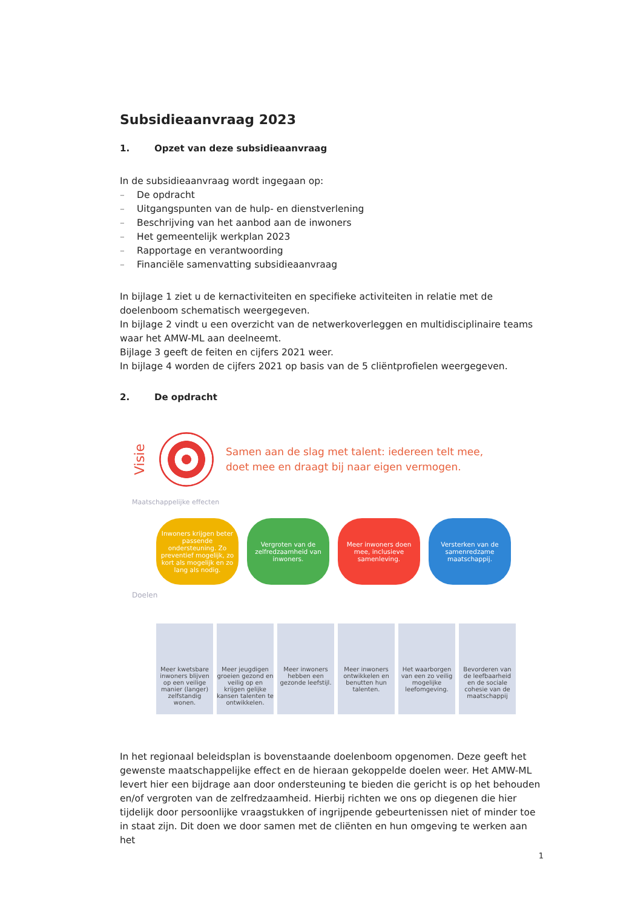Subsidieaanvraag 2023
1. Opzet van deze subsidieaanvraag
In de subsidieaanvraag wordt ingegaan op:
– De opdracht
– Uitgangspunten van de hulp- en dienstverlening
– Beschrijving van het aanbod aan de inwoners
– Het gemeentelijk werkplan 2023
– Rapportage en verantwoording
– Financiële samenvatting subsidieaanvraag
In bijlage 1 ziet u de kernactiviteiten en specifieke activiteiten in relatie met de doelenboom schematisch weergegeven.
In bijlage 2 vindt u een overzicht van de netwerkoverleggen en multidisciplinaire teams waar het AMW-ML aan deelneemt.
Bijlage 3 geeft de feiten en cijfers 2021 weer.
In bijlage 4 worden de cijfers 2021 op basis van de 5 cliëntprofielen weergegeven.
2. De opdracht
Visie
Samen aan de slag met talent: iedereen telt mee,
doet mee en draagt bij naar eigen vermogen.
Maatschappelijke effecten
Inwoners krijgen beter passende ondersteuning. Zo preventief mogelijk, zo kort als mogelijk en zo lang als nodig.
Vergroten van de zelfredzaamheid van inwoners.
Meer inwoners doen mee, inclusieve samenleving.
Versterken van de samenredzame maatschappij.
Doelen
Meer kwetsbare inwoners blijven op een veilige manier (langer) zelfstandig wonen.
Meer jeugdigen groeien gezond en veilig op en krijgen gelijke kansen talenten te ontwikkelen.
Meer inwoners hebben een gezonde leefstijl.
Meer inwoners ontwikkelen en benutten hun talenten.
Het waarborgen van een zo veilig mogelijke leefomgeving.
Bevorderen van de leefbaarheid en de sociale cohesie van de maatschappij
In het regionaal beleidsplan is bovenstaande doelenboom opgenomen. Deze geeft het gewenste maatschappelijke effect en de hieraan gekoppelde doelen weer. Het AMW-ML levert hier een bijdrage aan door ondersteuning te bieden die gericht is op het behouden en/of vergroten van de zelfredzaamheid. Hierbij richten we ons op diegenen die hier tijdelijk door persoonlijke vraagstukken of ingrijpende gebeurtenissen niet of minder toe in staat zijn. Dit doen we door samen met de cliënten en hun omgeving te werken aan het
1